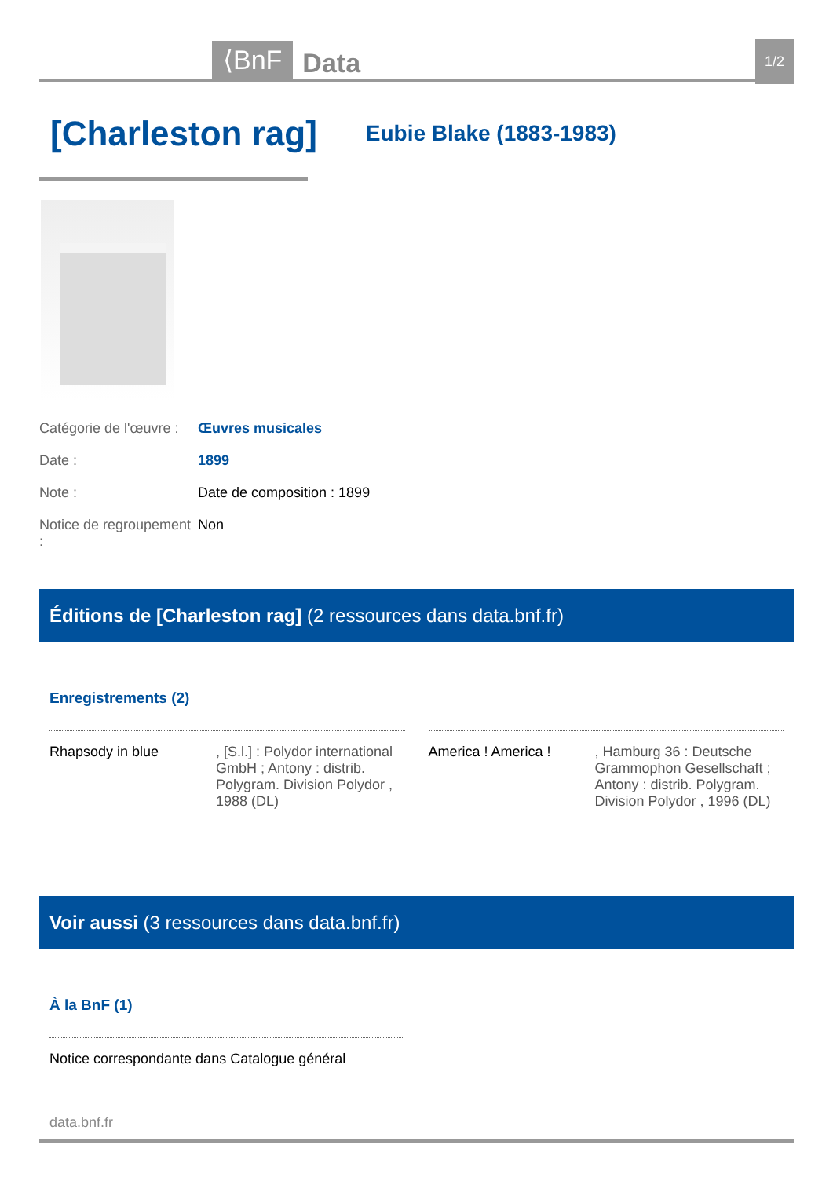⟨BnF Data 1/2
[Charleston rag]
Eubie Blake (1883-1983)
Catégorie de l'œuvre : Œuvres musicales
Date : 1899
Note : Date de composition : 1899
Notice de regroupement : Non
Éditions de [Charleston rag] (2 ressources dans data.bnf.fr)
Enregistrements (2)
Rhapsody in blue, [S.l.] : Polydor international GmbH ; Antony : distrib. Polygram. Division Polydor , 1988 (DL)
America ! America !, Hamburg 36 : Deutsche Grammophon Gesellschaft ; Antony : distrib. Polygram. Division Polydor , 1996 (DL)
Voir aussi (3 ressources dans data.bnf.fr)
À la BnF (1)
Notice correspondante dans Catalogue général
data.bnf.fr